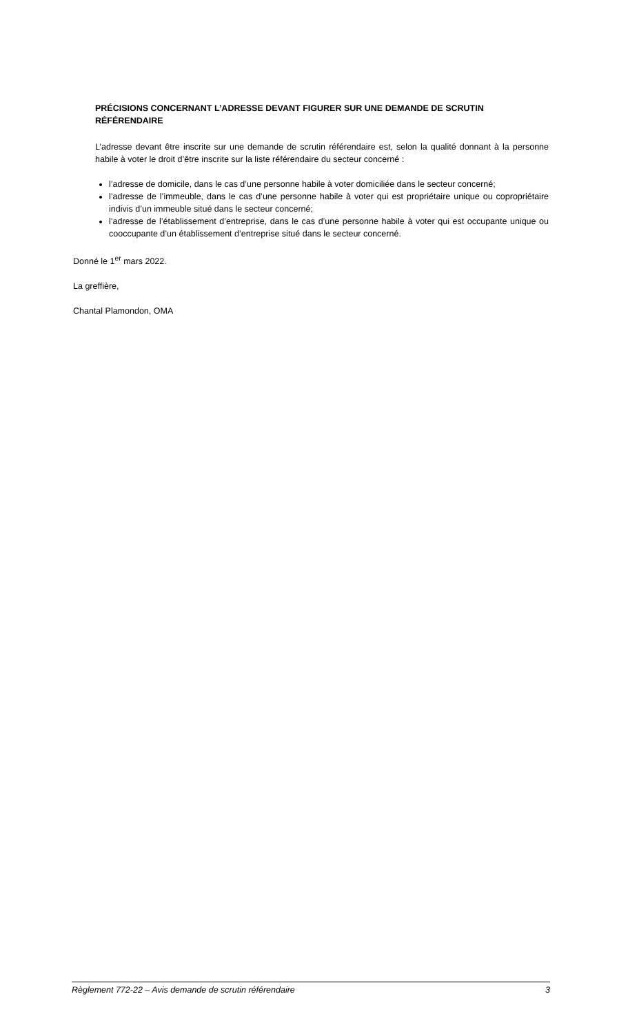PRÉCISIONS CONCERNANT L’ADRESSE DEVANT FIGURER SUR UNE DEMANDE DE SCRUTIN RÉFÉRENDAIRE
L’adresse devant être inscrite sur une demande de scrutin référendaire est, selon la qualité donnant à la personne habile à voter le droit d’être inscrite sur la liste référendaire du secteur concerné :
l’adresse de domicile, dans le cas d’une personne habile à voter domiciliée dans le secteur concerné;
l’adresse de l’immeuble, dans le cas d’une personne habile à voter qui est propriétaire unique ou copropriétaire indivis d’un immeuble situé dans le secteur concerné;
l’adresse de l’établissement d’entreprise, dans le cas d’une personne habile à voter qui est occupante unique ou cooccupante d’un établissement d’entreprise situé dans le secteur concerné.
Donné le 1<sup>er</sup> mars 2022.
La greffière,
Chantal Plamondon, OMA
Règlement 772-22 – Avis demande de scrutin référendaire 3